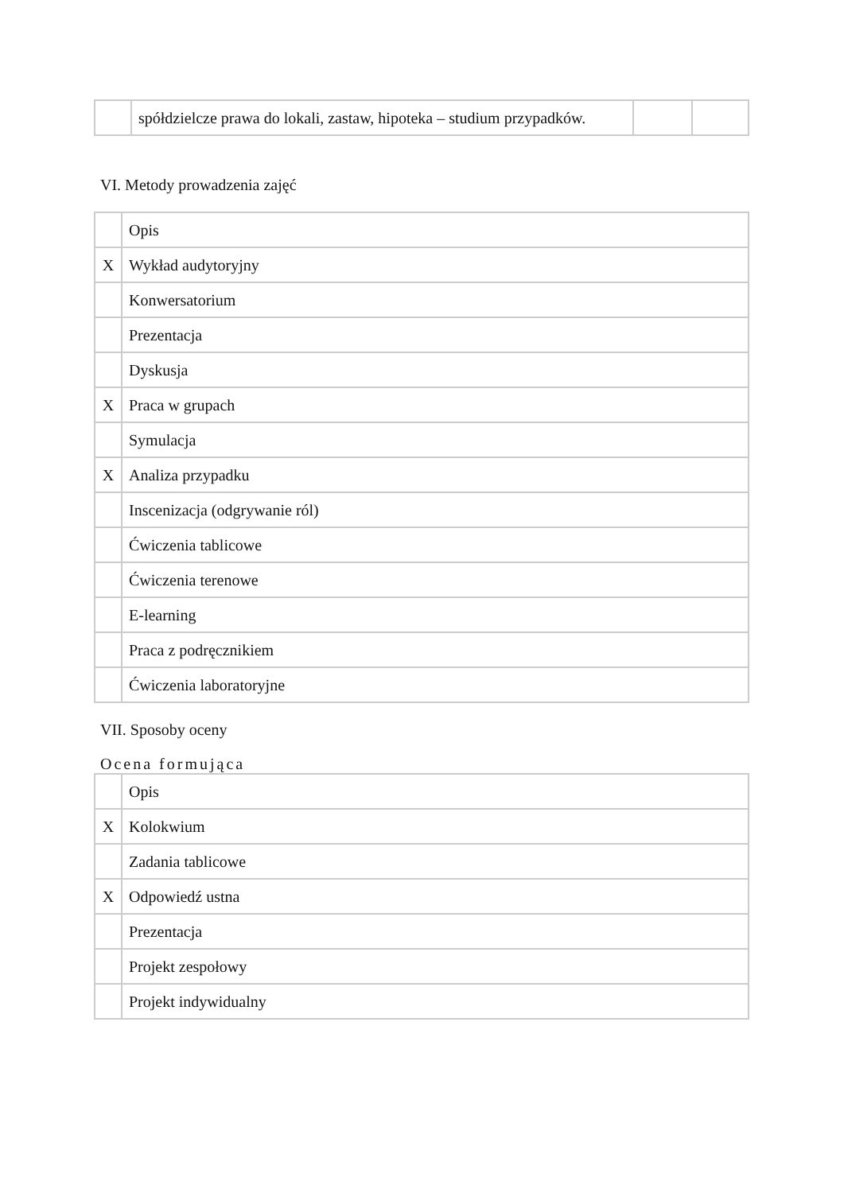| | spółdzielcze prawa do lokali, zastaw, hipoteka – studium przypadków. | | |
VI. Metody prowadzenia zajęć
| | Opis |
| X | Wykład audytoryjny |
| | Konwersatorium |
| | Prezentacja |
| | Dyskusja |
| X | Praca w grupach |
| | Symulacja |
| X | Analiza przypadku |
| | Inscenizacja (odgrywanie ról) |
| | Ćwiczenia tablicowe |
| | Ćwiczenia terenowe |
| | E-learning |
| | Praca z podręcznikiem |
| | Ćwiczenia laboratoryjne |
VII. Sposoby oceny
Ocena formująca
| | Opis |
| X | Kolokwium |
| | Zadania tablicowe |
| X | Odpowiedź ustna |
| | Prezentacja |
| | Projekt zespołowy |
| | Projekt indywidualny |